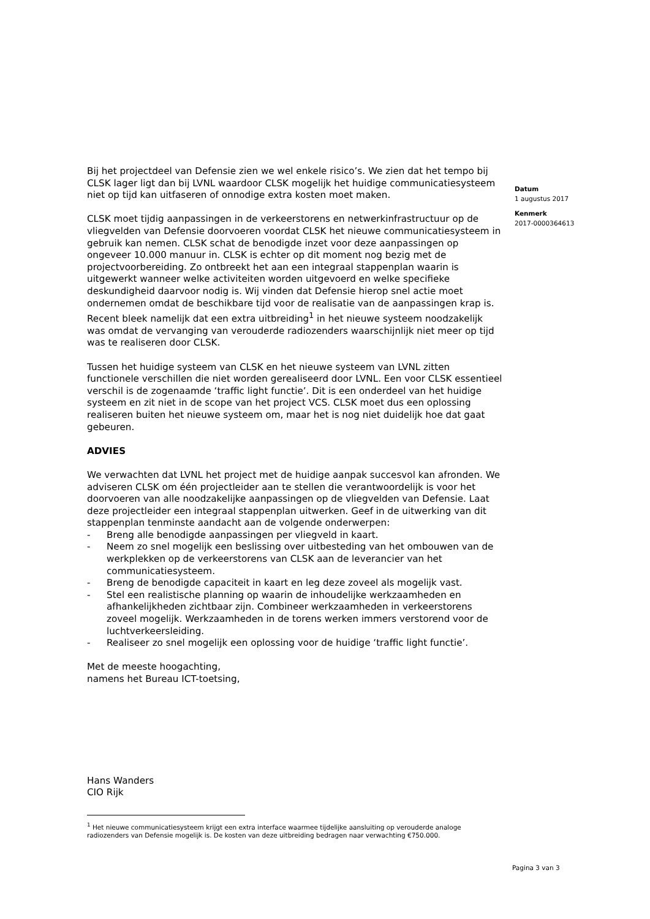Bij het projectdeel van Defensie zien we wel enkele risico’s. We zien dat het tempo bij CLSK lager ligt dan bij LVNL waardoor CLSK mogelijk het huidige communicatiesysteem niet op tijd kan uitfaseren of onnodige extra kosten moet maken.
CLSK moet tijdig aanpassingen in de verkeerstorens en netwerkinfrastructuur op de vliegvelden van Defensie doorvoeren voordat CLSK het nieuwe communicatiesysteem in gebruik kan nemen. CLSK schat de benodigde inzet voor deze aanpassingen op ongeveer 10.000 manuur in. CLSK is echter op dit moment nog bezig met de projectvoorbereiding. Zo ontbreekt het aan een integraal stappenplan waarin is uitgewerkt wanneer welke activiteiten worden uitgevoerd en welke specifieke deskundigheid daarvoor nodig is. Wij vinden dat Defensie hierop snel actie moet ondernemen omdat de beschikbare tijd voor de realisatie van de aanpassingen krap is. Recent bleek namelijk dat een extra uitbreiding<sup>1</sup> in het nieuwe systeem noodzakelijk was omdat de vervanging van verouderde radiozenders waarschijnlijk niet meer op tijd was te realiseren door CLSK.
Tussen het huidige systeem van CLSK en het nieuwe systeem van LVNL zitten functionele verschillen die niet worden gerealiseerd door LVNL. Een voor CLSK essentieel verschil is de zogenaamde ‘traffic light functie’. Dit is een onderdeel van het huidige systeem en zit niet in de scope van het project VCS. CLSK moet dus een oplossing realiseren buiten het nieuwe systeem om, maar het is nog niet duidelijk hoe dat gaat gebeuren.
ADVIES
We verwachten dat LVNL het project met de huidige aanpak succesvol kan afronden. We adviseren CLSK om één projectleider aan te stellen die verantwoordelijk is voor het doorvoeren van alle noodzakelijke aanpassingen op de vliegvelden van Defensie. Laat deze projectleider een integraal stappenplan uitwerken. Geef in de uitwerking van dit stappenplan tenminste aandacht aan de volgende onderwerpen:
- Breng alle benodigde aanpassingen per vliegveld in kaart.
- Neem zo snel mogelijk een beslissing over uitbesteding van het ombouwen van de werkplekken op de verkeerstorens van CLSK aan de leverancier van het communicatiesysteem.
- Breng de benodigde capaciteit in kaart en leg deze zoveel als mogelijk vast.
- Stel een realistische planning op waarin de inhoudelijke werkzaamheden en afhankelijkheden zichtbaar zijn. Combineer werkzaamheden in verkeerstorens zoveel mogelijk. Werkzaamheden in de torens werken immers verstorend voor de luchtverkeersleiding.
- Realiseer zo snel mogelijk een oplossing voor de huidige ‘traffic light functie’.
Met de meeste hoogachting,
namens het Bureau ICT-toetsing,
Hans Wanders
CIO Rijk
<sup>1</sup> Het nieuwe communicatiesysteem krijgt een extra interface waarmee tijdelijke aansluiting op verouderde analoge radiozenders van Defensie mogelijk is. De kosten van deze uitbreiding bedragen naar verwachting €750.000.
Datum
1 augustus 2017
Kenmerk
2017-0000364613
Pagina 3 van 3